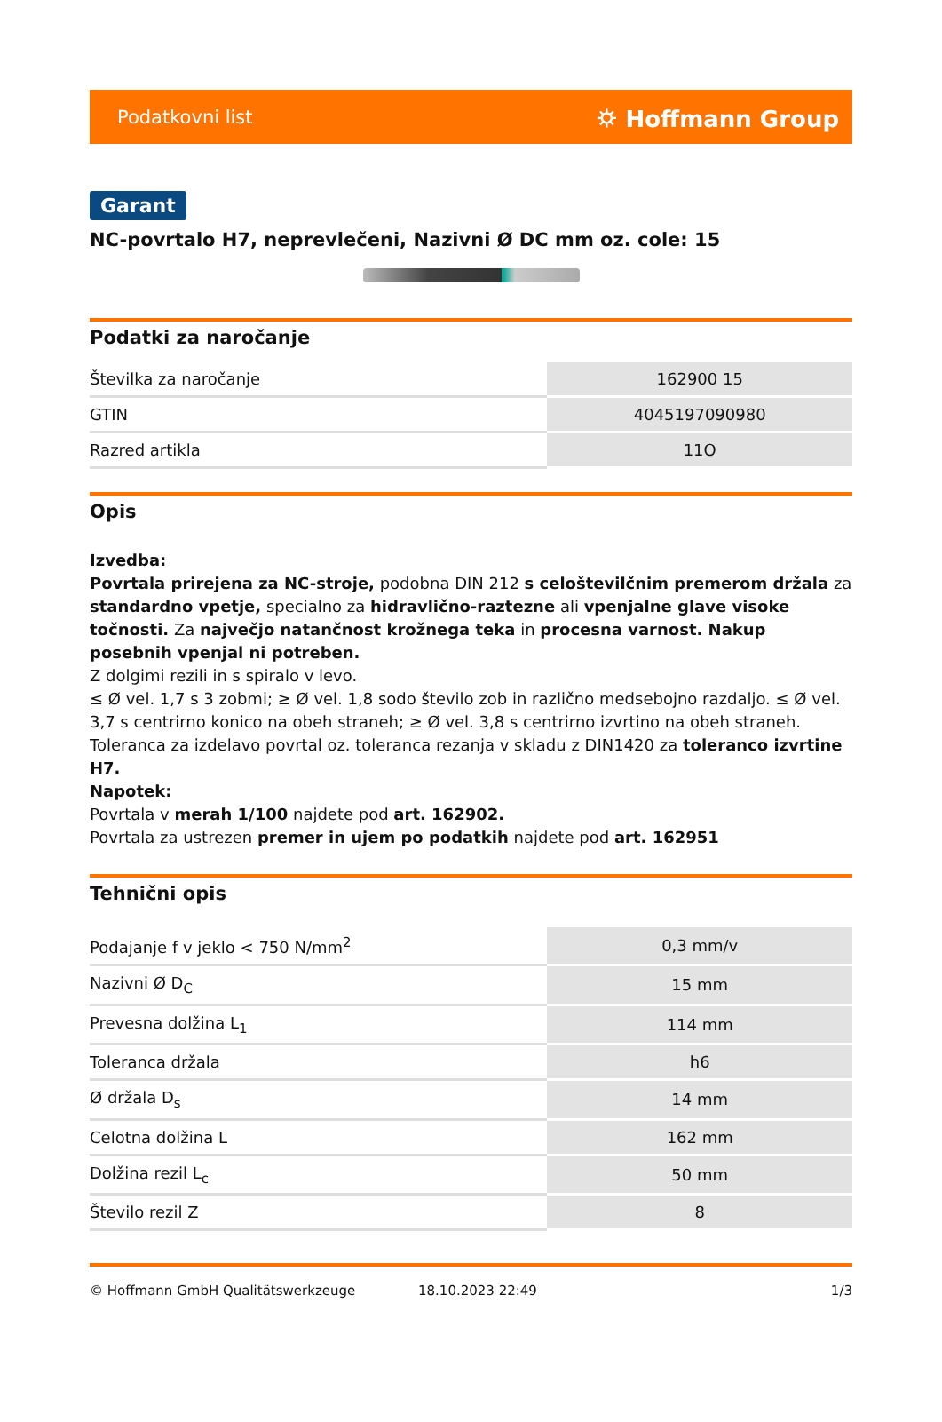Podatkovni list ⛭ Hoffmann Group
Garant
NC-povrtalo H7, neprevlečeni, Nazivni Ø DC mm oz. cole: 15
Podatki za naročanje
| Številka za naročanje | 162900 15 |
| GTIN | 4045197090980 |
| Razred artikla | 11O |
Opis
Izvedba:
Povrtala prirejena za NC-stroje, podobna DIN 212 s celoštevilčnim premerom držala za standardno vpetje, specialno za hidravlično-raztezne ali vpenjalne glave visoke točnosti. Za največjo natančnost krožnega teka in procesna varnost. Nakup posebnih vpenjal ni potreben.
Z dolgimi rezili in s spiralo v levo.
≤ Ø vel. 1,7 s 3 zobmi; ≥ Ø vel. 1,8 sodo število zob in različno medsebojno razdaljo. ≤ Ø vel. 3,7 s centrirno konico na obeh straneh; ≥ Ø vel. 3,8 s centrirno izvrtino na obeh straneh.
Toleranca za izdelavo povrtal oz. toleranca rezanja v skladu z DIN1420 za toleranco izvrtine H7.
Napotek:
Povrtala v merah 1/100 najdete pod art. 162902.
Povrtala za ustrezen premer in ujem po podatkih najdete pod art. 162951
Tehnični opis
| Podajanje f v jeklo < 750 N/mm<sup>2</sup> | 0,3 mm/v |
| Nazivni Ø D<sub>C</sub> | 15 mm |
| Prevesna dolžina L<sub>1</sub> | 114 mm |
| Toleranca držala | h6 |
| Ø držala D<sub>s</sub> | 14 mm |
| Celotna dolžina L | 162 mm |
| Dolžina rezil L<sub>c</sub> | 50 mm |
| Število rezil Z | 8 |
© Hoffmann GmbH Qualitätswerkzeuge 18.10.2023 22:49 1/3